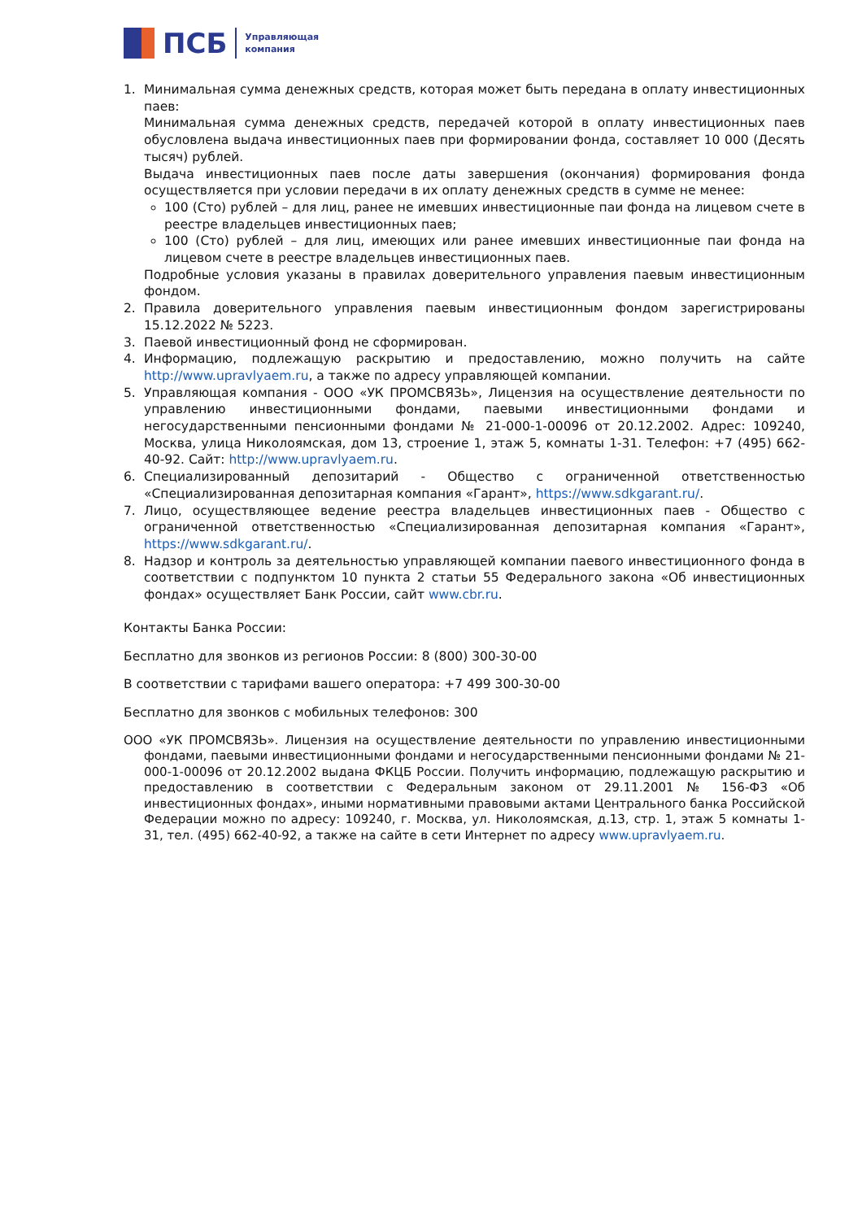ПСБ
Управляющая
компания
1. Минимальная сумма денежных средств, которая может быть передана в оплату инвестиционных паев:
Минимальная сумма денежных средств, передачей которой в оплату инвестиционных паев обусловлена выдача инвестиционных паев при формировании фонда, составляет 10 000 (Десять тысяч) рублей.
Выдача инвестиционных паев после даты завершения (окончания) формирования фонда осуществляется при условии передачи в их оплату денежных средств в сумме не менее:
100 (Сто) рублей – для лиц, ранее не имевших инвестиционные паи фонда на лицевом счете в реестре владельцев инвестиционных паев;
100 (Сто) рублей – для лиц, имеющих или ранее имевших инвестиционные паи фонда на лицевом счете в реестре владельцев инвестиционных паев.
Подробные условия указаны в правилах доверительного управления паевым инвестиционным фондом.
2. Правила доверительного управления паевым инвестиционным фондом зарегистрированы 15.12.2022 № 5223.
3. Паевой инвестиционный фонд не сформирован.
4. Информацию, подлежащую раскрытию и предоставлению, можно получить на сайте http://www.upravlyaem.ru, а также по адресу управляющей компании.
5. Управляющая компания - ООО «УК ПРОМСВЯЗЬ», Лицензия на осуществление деятельности по управлению инвестиционными фондами, паевыми инвестиционными фондами и негосударственными пенсионными фондами № 21-000-1-00096 от 20.12.2002. Адрес: 109240, Москва, улица Николоямская, дом 13, строение 1, этаж 5, комнаты 1-31. Телефон: +7 (495) 662-40-92. Сайт: http://www.upravlyaem.ru.
6. Специализированный депозитарий - Общество с ограниченной ответственностью «Специализированная депозитарная компания «Гарант», https://www.sdkgarant.ru/.
7. Лицо, осуществляющее ведение реестра владельцев инвестиционных паев - Общество с ограниченной ответственностью «Специализированная депозитарная компания «Гарант», https://www.sdkgarant.ru/.
8. Надзор и контроль за деятельностью управляющей компании паевого инвестиционного фонда в соответствии с подпунктом 10 пункта 2 статьи 55 Федерального закона «Об инвестиционных фондах» осуществляет Банк России, сайт www.cbr.ru.
Контакты Банка России:
Бесплатно для звонков из регионов России: 8 (800) 300-30-00
В соответствии с тарифами вашего оператора: +7 499 300-30-00
Бесплатно для звонков с мобильных телефонов: 300
ООО «УК ПРОМСВЯЗЬ». Лицензия на осуществление деятельности по управлению инвестиционными фондами, паевыми инвестиционными фондами и негосударственными пенсионными фондами № 21-000-1-00096 от 20.12.2002 выдана ФКЦБ России. Получить информацию, подлежащую раскрытию и предоставлению в соответствии с Федеральным законом от 29.11.2001 № 156-ФЗ «Об инвестиционных фондах», иными нормативными правовыми актами Центрального банка Российской Федерации можно по адресу: 109240, г. Москва, ул. Николоямская, д.13, стр. 1, этаж 5 комнаты 1-31, тел. (495) 662-40-92, а также на сайте в сети Интернет по адресу www.upravlyaem.ru.